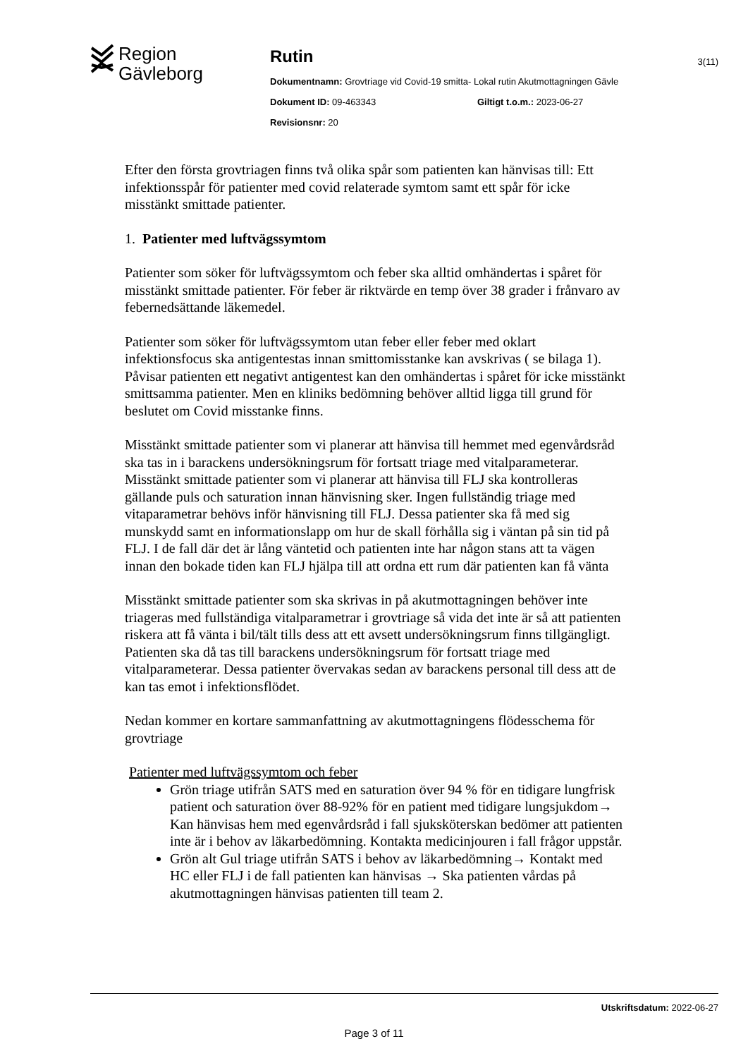Region
Gävleborg
Rutin
Dokumentnamn: Grovtriage vid Covid-19 smitta- Lokal rutin Akutmottagningen Gävle
Dokument ID: 09-463343 Giltigt t.o.m.: 2023-06-27
Revisionsnr: 20
3(11)
Efter den första grovtriagen finns två olika spår som patienten kan hänvisas till: Ett infektionsspår för patienter med covid relaterade symtom samt ett spår för icke misstänkt smittade patienter.
1. Patienter med luftvägssymtom
Patienter som söker för luftvägssymtom och feber ska alltid omhändertas i spåret för misstänkt smittade patienter. För feber är riktvärde en temp över 38 grader i frånvaro av febernedsättande läkemedel.
Patienter som söker för luftvägssymtom utan feber eller feber med oklart infektionsfocus ska antigentestas innan smittomisstanke kan avskrivas ( se bilaga 1). Påvisar patienten ett negativt antigentest kan den omhändertas i spåret för icke misstänkt smittsamma patienter. Men en kliniks bedömning behöver alltid ligga till grund för beslutet om Covid misstanke finns.
Misstänkt smittade patienter som vi planerar att hänvisa till hemmet med egenvårdsråd ska tas in i barackens undersökningsrum för fortsatt triage med vitalparameterar. Misstänkt smittade patienter som vi planerar att hänvisa till FLJ ska kontrolleras gällande puls och saturation innan hänvisning sker. Ingen fullständig triage med vitaparametrar behövs inför hänvisning till FLJ. Dessa patienter ska få med sig munskydd samt en informationslapp om hur de skall förhålla sig i väntan på sin tid på FLJ. I de fall där det är lång väntetid och patienten inte har någon stans att ta vägen innan den bokade tiden kan FLJ hjälpa till att ordna ett rum där patienten kan få vänta
Misstänkt smittade patienter som ska skrivas in på akutmottagningen behöver inte triageras med fullständiga vitalparametrar i grovtriage så vida det inte är så att patienten riskera att få vänta i bil/tält tills dess att ett avsett undersökningsrum finns tillgängligt. Patienten ska då tas till barackens undersökningsrum för fortsatt triage med vitalparameterar. Dessa patienter övervakas sedan av barackens personal till dess att de kan tas emot i infektionsflödet.
Nedan kommer en kortare sammanfattning av akutmottagningens flödesschema för grovtriage
Patienter med luftvägssymtom och feber
Grön triage utifrån SATS med en saturation över 94 % för en tidigare lungfrisk patient och saturation över 88-92% för en patient med tidigare lungsjukdom→ Kan hänvisas hem med egenvårdsråd i fall sjuksköterskan bedömer att patienten inte är i behov av läkarbedömning. Kontakta medicinjouren i fall frågor uppstår.
Grön alt Gul triage utifrån SATS i behov av läkarbedömning→ Kontakt med HC eller FLJ i de fall patienten kan hänvisas → Ska patienten vårdas på akutmottagningen hänvisas patienten till team 2.
Utskriftsdatum: 2022-06-27
Page 3 of 11